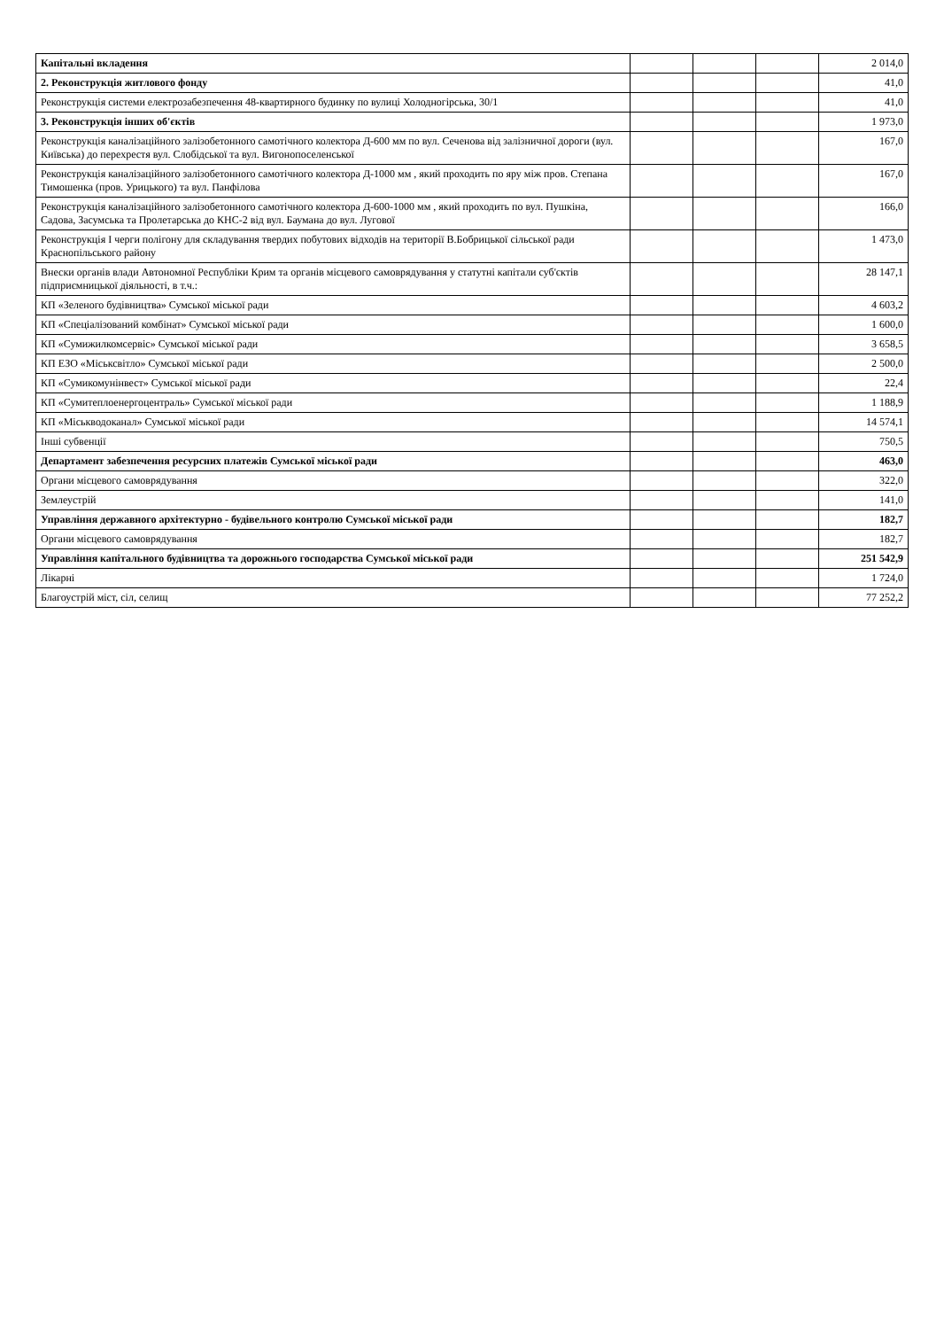| Капітальні вкладення | | | | 2 014,0 |
| 2. Реконструкція житлового фонду | | | | 41,0 |
| Реконструкція системи електрозабезпечення 48-квартирного будинку по вулиці Холодногірська, 30/1 | | | | 41,0 |
| 3. Реконструкція інших об'єктів | | | | 1 973,0 |
| Реконструкція каналізаційного залізобетонного самотічного колектора Д-600 мм по вул. Сеченова від залізничної дороги (вул. Київська) до перехрестя вул. Слобідської та вул. Вигонопоселенської | | | | 167,0 |
| Реконструкція каналізаційного залізобетонного самотічного колектора Д-1000 мм , який проходить по яру між пров. Степана Тимошенка (пров. Урицького) та вул. Панфілова | | | | 167,0 |
| Реконструкція каналізаційного залізобетонного самотічного колектора Д-600-1000 мм , який проходить по вул. Пушкіна, Садова, Засумська та Пролетарська до КНС-2 від вул. Баумана до вул. Лугової | | | | 166,0 |
| Реконструкція І черги полігону для складування твердих побутових відходів на території В.Бобрицької сільської ради Краснопільського району | | | | 1 473,0 |
| Внески органів влади Автономної Республіки Крим та органів місцевого самоврядування у статутні капітали суб'єктів підприємницької діяльності, в т.ч.: | | | | 28 147,1 |
| КП «Зеленого будівництва» Сумської міської ради | | | | 4 603,2 |
| КП «Спеціалізований комбінат» Сумської міської ради | | | | 1 600,0 |
| КП «Сумижилкомсервіс» Сумської міської ради | | | | 3 658,5 |
| КП ЕЗО «Міськсвітло» Сумської міської ради | | | | 2 500,0 |
| КП «Сумикомунінвест» Сумської міської ради | | | | 22,4 |
| КП «Сумитеплоенергоцентраль» Сумської міської ради | | | | 1 188,9 |
| КП «Міськводоканал» Сумської міської ради | | | | 14 574,1 |
| Інші субвенції | | | | 750,5 |
| Департамент забезпечення ресурсних платежів Сумської міської ради | | | | 463,0 |
| Органи місцевого самоврядування | | | | 322,0 |
| Землеустрій | | | | 141,0 |
| Управління державного архітектурно - будівельного контролю Сумської міської ради | | | | 182,7 |
| Органи місцевого самоврядування | | | | 182,7 |
| Управління капітального будівництва та дорожнього господарства Сумської міської ради | | | | 251 542,9 |
| Лікарні | | | | 1 724,0 |
| Благоустрій міст, сіл, селищ | | | | 77 252,2 |